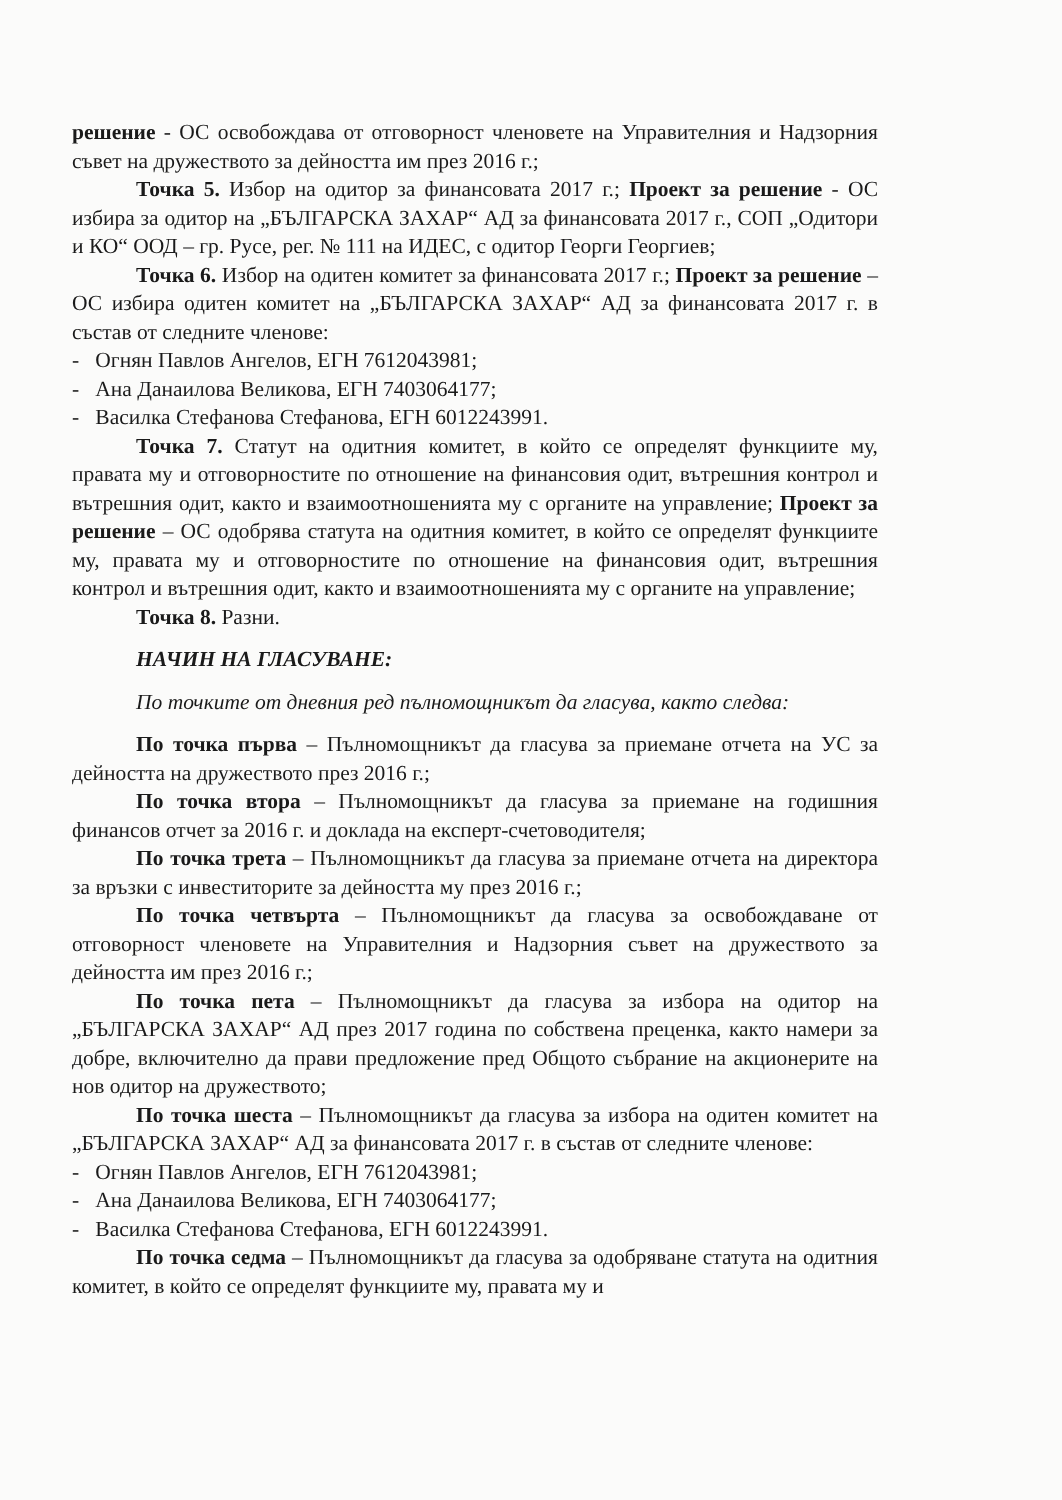решение - ОС освобождава от отговорност членовете на Управителния и Надзорния съвет на дружеството за дейността им през 2016 г.;
Точка 5. Избор на одитор за финансовата 2017 г.; Проект за решение - ОС избира за одитор на „БЪЛГАРСКА ЗАХАР“ АД за финансовата 2017 г., СОП „Одитори и КО“ ООД – гр. Русе, рег. № 111 на ИДЕС, с одитор Георги Георгиев;
Точка 6. Избор на одитен комитет за финансовата 2017 г.; Проект за решение – ОС избира одитен комитет на „БЪЛГАРСКА ЗАХАР“ АД за финансовата 2017 г. в състав от следните членове:
- Огнян Павлов Ангелов, ЕГН 7612043981;
- Ана Данаилова Великова, ЕГН 7403064177;
- Василка Стефанова Стефанова, ЕГН 6012243991.
Точка 7. Статут на одитния комитет, в който се определят функциите му, правата му и отговорностите по отношение на финансовия одит, вътрешния контрол и вътрешния одит, както и взаимоотношенията му с органите на управление; Проект за решение – ОС одобрява статута на одитния комитет, в който се определят функциите му, правата му и отговорностите по отношение на финансовия одит, вътрешния контрол и вътрешния одит, както и взаимоотношенията му с органите на управление;
Точка 8. Разни.
НАЧИН НА ГЛАСУВАНЕ:
По точките от дневния ред пълномощникът да гласува, както следва:
По точка първа – Пълномощникът да гласува за приемане отчета на УС за дейността на дружеството през 2016 г.;
По точка втора – Пълномощникът да гласува за приемане на годишния финансов отчет за 2016 г. и доклада на експерт-счетоводителя;
По точка трета – Пълномощникът да гласува за приемане отчета на директора за връзки с инвеститорите за дейността му през 2016 г.;
По точка четвърта – Пълномощникът да гласува за освобождаване от отговорност членовете на Управителния и Надзорния съвет на дружеството за дейността им през 2016 г.;
По точка пета – Пълномощникът да гласува за избора на одитор на „БЪЛГАРСКА ЗАХАР“ АД през 2017 година по собствена преценка, както намери за добре, включително да прави предложение пред Общото събрание на акционерите на нов одитор на дружеството;
По точка шеста – Пълномощникът да гласува за избора на одитен комитет на „БЪЛГАРСКА ЗАХАР“ АД за финансовата 2017 г. в състав от следните членове:
- Огнян Павлов Ангелов, ЕГН 7612043981;
- Ана Данаилова Великова, ЕГН 7403064177;
- Василка Стефанова Стефанова, ЕГН 6012243991.
По точка седма – Пълномощникът да гласува за одобряване статута на одитния комитет, в който се определят функциите му, правата му и